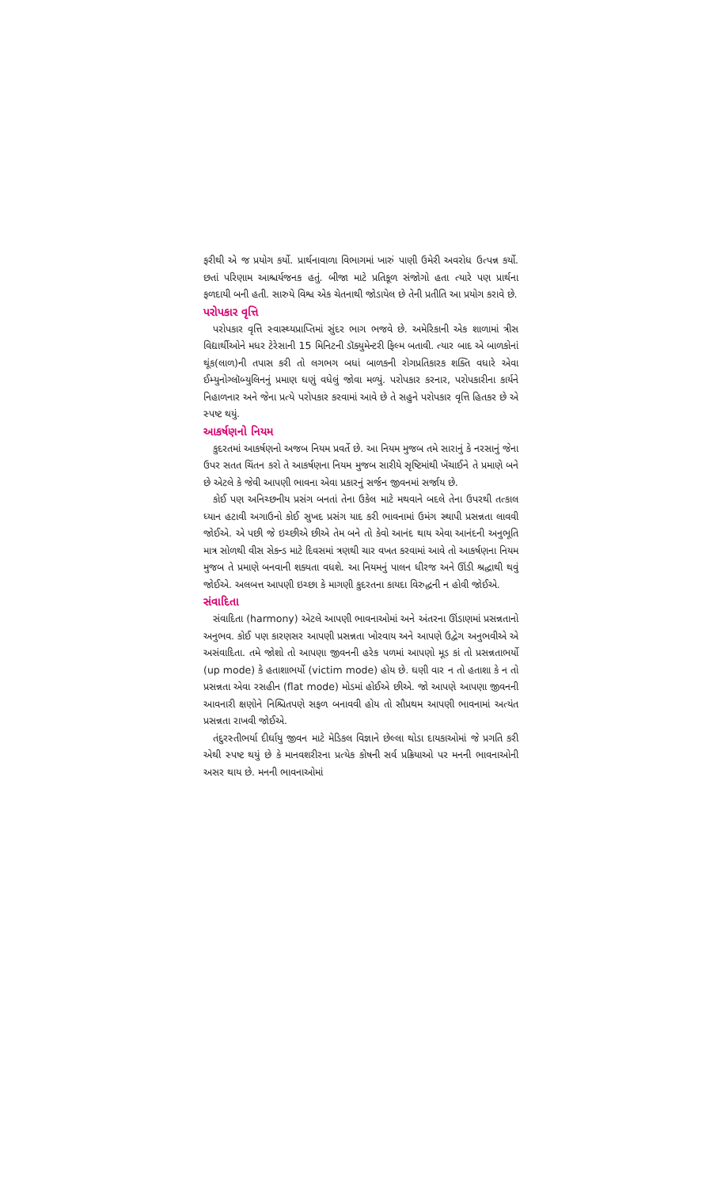ફરીથી એ જ પ્રયોગ કર્યો. પ્રાર્થનાવાળા વિભાગમાં ખારું પાણી ઉમેરી અવરોધ ઉત્પન્ન કર્યો. છતાં પરિણામ આશ્ચર્યજનક હતું. બીજા માટે પ્રતિકૂળ સંજોગો હતા ત્યારે પણ પ્રાર્થના ફળદાયી બની હતી. સારુયે વિશ્વ એક ચેતનાથી જોડાયેલ છે તેની પ્રતીતિ આ પ્રયોગ કરાવે છે.
પરોપકાર વૃત્તિ
પરોપકાર વૃત્તિ સ્વાસ્થ્યપ્રાપ્તિમાં સુંદર ભાગ ભજવે છે. અમેરિકાની એક શાળામાં ત્રીસ વિદ્યાર્થીઓને મધર ટેરેસાની 15 મિનિટની ડૉક્યુમેન્ટરી ફિલ્મ બતાવી. ત્યાર બાદ એ બાળકોનાં થૂંક(લાળ)ની તપાસ કરી તો લગભગ બધાં બાળકની રોગપ્રતિકારક શક્તિ વધારે એવા ઈમ્યુનોગ્લૉબ્યુલિનનું પ્રમાણ ઘણું વધેલું જોવા મળ્યું. પરોપકાર કરનાર, પરોપકારીના કાર્યને નિહાળનાર અને જેના પ્રત્યે પરોપકાર કરવામાં આવે છે તે સહુને પરોપકાર વૃત્તિ હિતકર છે એ સ્પષ્ટ થયું.
આકર્ષણનો નિયમ
કુદરતમાં આકર્ષણનો અજબ નિયમ પ્રવર્તે છે. આ નિયમ મુજબ તમે સારાનું કે નરસાનું જેના ઉપર સતત ચિંતન કરો તે આકર્ષણના નિયમ મુજબ સારીયે સૃષ્ટિમાંથી ખેંચાઈને તે પ્રમાણે બને છે એટલે કે જેવી આપણી ભાવના એવા પ્રકારનું સર્જન જીવનમાં સર્જાય છે.
કોઈ પણ અનિચ્છનીય પ્રસંગ બનતાં તેના ઉકેલ માટે મથવાને બદલે તેના ઉપરથી તત્કાલ ધ્યાન હટાવી અગાઉનો કોઈ સુખદ પ્રસંગ યાદ કરી ભાવનામાં ઉમંગ સ્થાપી પ્રસન્નતા લાવવી જોઈએ. એ પછી જે ઇચ્છીએ છીએ તેમ બને તો કેવો આનંદ થાય એવા આનંદની અનુભૂતિ માત્ર સોળથી વીસ સેકન્ડ માટે દિવસમાં ત્રણથી ચાર વખત કરવામાં આવે તો આકર્ષણના નિયમ મુજબ તે પ્રમાણે બનવાની શક્યતા વધશે. આ નિયમનું પાલન ધીરજ અને ઊંડી શ્રદ્ધાથી થવું જોઈએ. અલબત્ત આપણી ઇચ્છા કે માગણી કુદરતના કાયદા વિરુદ્ધની ન હોવી જોઈએ.
સંવાદિતા
સંવાદિતા (harmony) એટલે આપણી ભાવનાઓમાં અને અંતરના ઊંડાણમાં પ્રસન્નતાનો અનુભવ. કોઈ પણ કારણસર આપણી પ્રસન્નતા ખોરવાય અને આપણે ઉદ્વેગ અનુભવીએ એ અસંવાદિતા. તમે જોશો તો આપણા જીવનની હરેક પળમાં આપણો મૂડ કાં તો પ્રસન્નતાભર્યો (up mode) કે હતાશાભર્યો (victim mode) હોય છે. ઘણી વાર ન તો હતાશા કે ન તો પ્રસન્નતા એવા રસહીન (flat mode) મોડમાં હોઈએ છીએ. જો આપણે આપણા જીવનની આવનારી ક્ષણોને નિશ્ચિતપણે સફળ બનાવવી હોય તો સૌપ્રથમ આપણી ભાવનામાં અત્યંત પ્રસન્નતા રાખવી જોઈએ.
તંદુરસ્તીભર્યા દીર્ઘાયુ જીવન માટે મેડિકલ વિજ્ઞાને છેલ્લા થોડા દાયકાઓમાં જે પ્રગતિ કરી એથી સ્પષ્ટ થયું છે કે માનવશરીરના પ્રત્યેક કોષની સર્વ પ્રક્રિયાઓ પર મનની ભાવનાઓની અસર થાય છે. મનની ભાવનાઓમાં